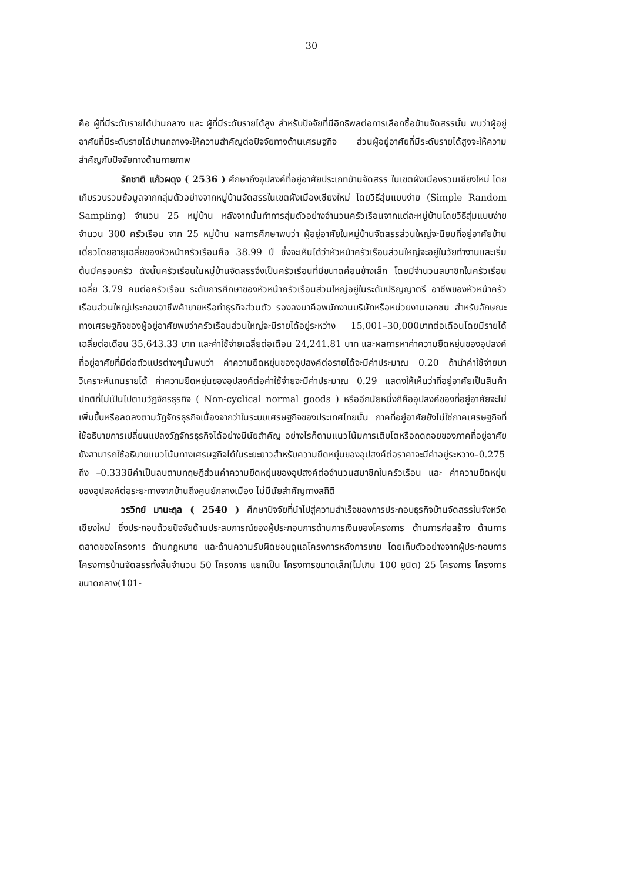30
คือ ผู้ที่มีระดับรายได้ปานกลาง และ ผู้ที่มีระดับรายได้สูง สำหรับปัจจัยที่มีอิทธิพลต่อการเลือกซื้อบ้านจัดสรรนั้น พบว่าผู้อยู่อาศัยที่มีระดับรายได้ปานกลางจะให้ความสำคัญต่อปัจจัยทางด้านเศรษฐกิจ ส่วนผู้อยู่อาศัยที่มีระดับรายได้สูงจะให้ความสำคัญกับปัจจัยทางด้านกายภาพ
รักชาติ แก้วผดุง ( 2536 ) ศึกษาถึงอุปสงค์ที่อยู่อาศัยประเภทบ้านจัดสรร ในเขตผังเมืองรวมเชียงใหม่ โดยเก็บรวบรวมข้อมูลจากกลุ่มตัวอย่างจากหมู่บ้านจัดสรรในเขตผังเมืองเชียงใหม่ โดยวิธีสุ่มแบบง่าย (Simple Random Sampling) จำนวน 25 หมู่บ้าน หลังจากนั้นทำการสุ่มตัวอย่างจำนวนครัวเรือนจากแต่ละหมู่บ้านโดยวิธีสุ่มแบบง่ายจำนวน 300 ครัวเรือน จาก 25 หมู่บ้าน ผลการศึกษาพบว่า ผู้อยู่อาศัยในหมู่บ้านจัดสรรส่วนใหญ่จะนิยมที่อยู่อาศัยบ้านเดี่ยวโดยอายุเฉลี่ยของหัวหน้าครัวเรือนคือ 38.99 ปี ซึ่งจะเห็นได้ว่าหัวหน้าครัวเรือนส่วนใหญ่จะอยู่ในวัยทำงานและเริ่มต้นมีครอบครัว ดังนั้นครัวเรือนในหมู่บ้านจัดสรรจึงเป็นครัวเรือนที่มีขนาดค่อนข้างเล็ก โดยมีจำนวนสมาชิกในครัวเรือนเฉลี่ย 3.79 คนต่อครัวเรือน ระดับการศึกษาของหัวหน้าครัวเรือนส่วนใหญ่อยู่ในระดับปริญญาตรี อาชีพของหัวหน้าครัวเรือนส่วนใหญ่ประกอบอาชีพค้าขายหรือทำธุรกิจส่วนตัว รองลงมาคือพนักงานบริษัทหรือหน่วยงานเอกชน สำหรับลักษณะทางเศรษฐกิจของผู้อยู่อาศัยพบว่าครัวเรือนส่วนใหญ่จะมีรายได้อยู่ระหว่าง 15,001–30,000บาทต่อเดือนโดยมีรายได้เฉลี่ยต่อเดือน 35,643.33 บาท และค่าใช้จ่ายเฉลี่ยต่อเดือน 24,241.81 บาท และผลการหาค่าความยืดหยุ่นของอุปสงค์ที่อยู่อาศัยที่มีต่อตัวแปรต่างๆนั้นพบว่า ค่าความยืดหยุ่นของอุปสงค์ต่อรายได้จะมีค่าประมาณ 0.20 ถ้านำค่าใช้จ่ายมาวิเคราะห์แทนรายได้ ค่าความยืดหยุ่นของอุปสงค์ต่อค่าใช้จ่ายจะมีค่าประมาณ 0.29 แสดงให้เห็นว่าที่อยู่อาศัยเป็นสินค้าปกติที่ไม่เป็นไปตามวัฏจักรธุรกิจ ( Non-cyclical normal goods ) หรืออีกนัยหนึ่งก็คืออุปสงค์ของที่อยู่อาศัยจะไม่เพิ่มขึ้นหรือลดลงตามวัฏจักรธุรกิจเนื่องจากว่าในระบบเศรษฐกิจของประเทศไทยนั้น ภาคที่อยู่อาศัยยังไม่ใช่ภาคเศรษฐกิจที่ใช้อธิบายการเปลี่ยนแปลงวัฏจักรธุรกิจได้อย่างมีนัยสำคัญ อย่างไรก็ตามแนวโน้มการเติบโตหรือถดถอยของภาคที่อยู่อาศัยยังสามารถใช้อธิบายแนวโน้มทางเศรษฐกิจได้ในระยะยาวสำหรับความยืดหยุ่นของอุปสงค์ต่อราคาจะมีค่าอยู่ระหวาง–0.275 ถึง –0.333มีค่าเป็นลบตามทฤษฎีส่วนค่าความยืดหยุ่นของอุปสงค์ต่อจำนวนสมาชิกในครัวเรือน และ ค่าความยืดหยุ่นของอุปสงค์ต่อระยะทางจากบ้านถึงศูนย์กลางเมือง ไม่มีนัยสำคัญทางสถิติ
วรวิทย์ มานะฤล ( 2540 ) ศึกษาปัจจัยที่นำไปสู่ความสำเร็จของการประกอบธุรกิจบ้านจัดสรรในจังหวัดเชียงใหม่ ซึ่งประกอบด้วยปัจจัยด้านประสบการณ์ของผู้ประกอบการด้านการเงินของโครงการ ด้านการก่อสร้าง ด้านการตลาดของโครงการ ด้านกฎหมาย และด้านความรับผิดชอบดูแลโครงการหลังการขาย โดยเก็บตัวอย่างจากผู้ประกอบการโครงการบ้านจัดสรรทั้งสิ้นจำนวน 50 โครงการ แยกเป็น โครงการขนาดเล็ก(ไม่เกิน 100 ยูนิต) 25 โครงการ โครงการขนาดกลาง(101-